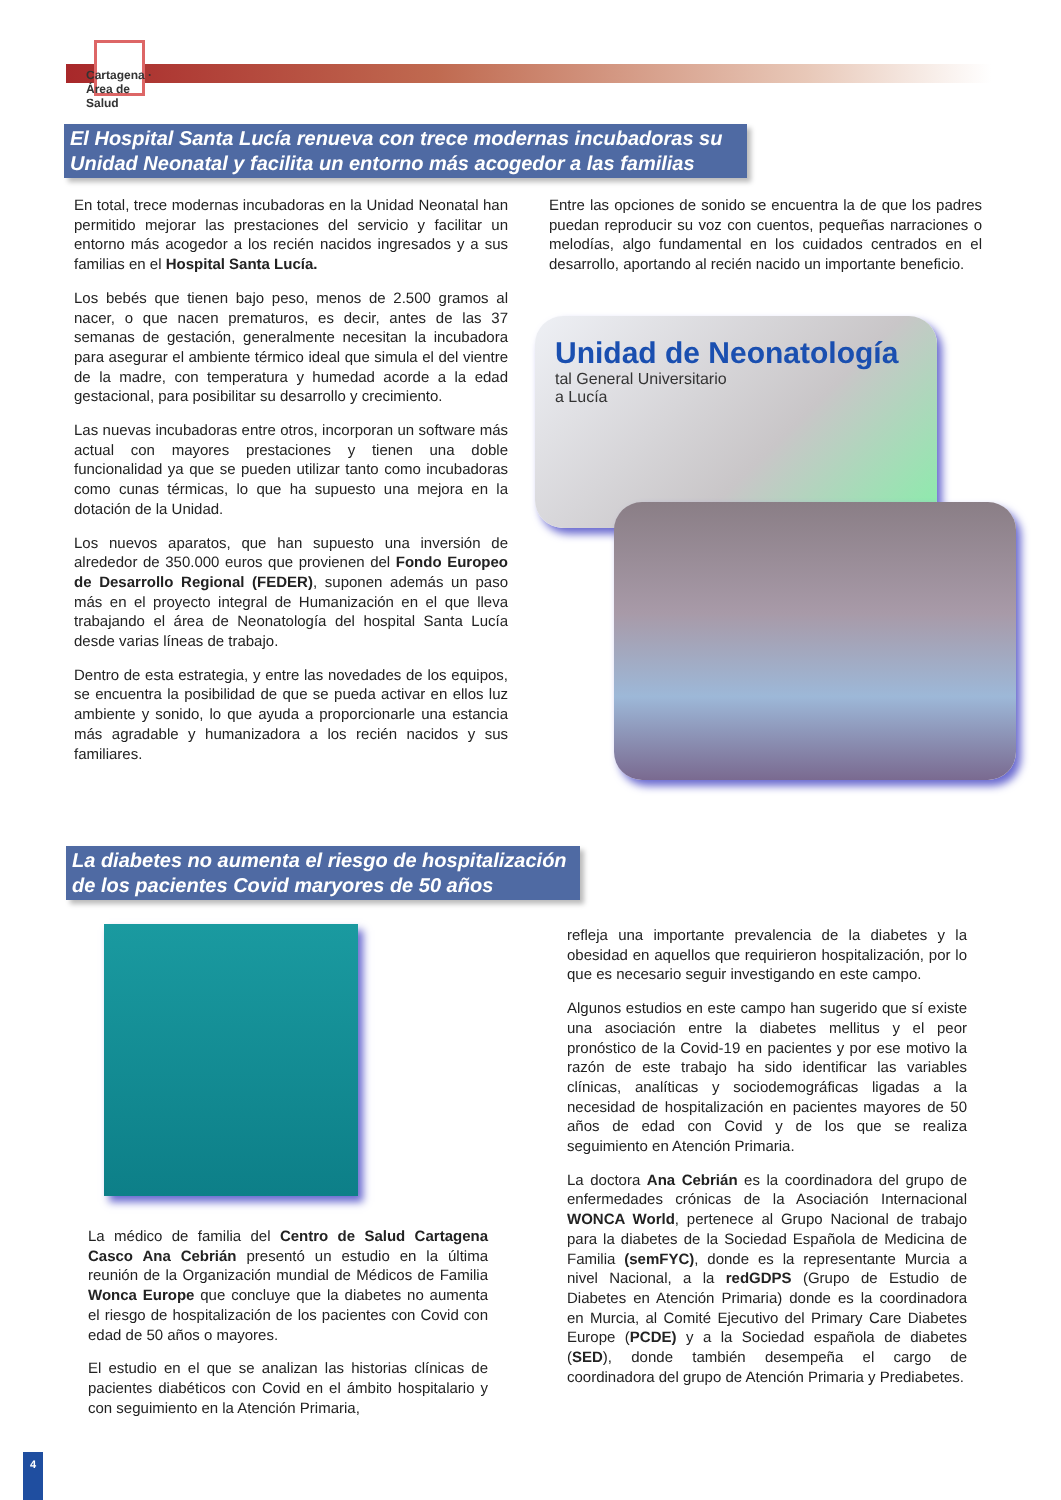Cartagena · Área de Salud
El Hospital Santa Lucía renueva con trece modernas incubadoras su Unidad Neonatal y facilita un entorno más acogedor a las familias
En total, trece modernas incubadoras en la Unidad Neonatal han permitido mejorar las prestaciones del servicio y facilitar un entorno más acogedor a los recién nacidos ingresados y a sus familias en el Hospital Santa Lucía.
Los bebés que tienen bajo peso, menos de 2.500 gramos al nacer, o que nacen prematuros, es decir, antes de las 37 semanas de gestación, generalmente necesitan la incubadora para asegurar el ambiente térmico ideal que simula el del vientre de la madre, con temperatura y humedad acorde a la edad gestacional, para posibilitar su desarrollo y crecimiento.
Las nuevas incubadoras entre otros, incorporan un software más actual con mayores prestaciones y tienen una doble funcionalidad ya que se pueden utilizar tanto como incubadoras como cunas térmicas, lo que ha supuesto una mejora en la dotación de la Unidad.
Los nuevos aparatos, que han supuesto una inversión de alrededor de 350.000 euros que provienen del Fondo Europeo de Desarrollo Regional (FEDER), suponen además un paso más en el proyecto integral de Humanización en el que lleva trabajando el área de Neonatología del hospital Santa Lucía desde varias líneas de trabajo.
Dentro de esta estrategia, y entre las novedades de los equipos, se encuentra la posibilidad de que se pueda activar en ellos luz ambiente y sonido, lo que ayuda a proporcionarle una estancia más agradable y humanizadora a los recién nacidos y sus familiares.
Entre las opciones de sonido se encuentra la de que los padres puedan reproducir su voz con cuentos, pequeñas narraciones o melodías, algo fundamental en los cuidados centrados en el desarrollo, aportando al recién nacido un importante beneficio.
Unidad de Neonatología
tal General Universitario
a Lucía
La diabetes no aumenta el riesgo de hospitalización de los pacientes Covid maryores de 50 años
La médico de familia del Centro de Salud Cartagena Casco Ana Cebrián presentó un estudio en la última reunión de la Organización mundial de Médicos de Familia Wonca Europe que concluye que la diabetes no aumenta el riesgo de hospitalización de los pacientes con Covid con edad de 50 años o mayores.
El estudio en el que se analizan las historias clínicas de pacientes diabéticos con Covid en el ámbito hospitalario y con seguimiento en la Atención Primaria,
refleja una importante prevalencia de la diabetes y la obesidad en aquellos que requirieron hospitalización, por lo que es necesario seguir investigando en este campo.
Algunos estudios en este campo han sugerido que sí existe una asociación entre la diabetes mellitus y el peor pronóstico de la Covid-19 en pacientes y por ese motivo la razón de este trabajo ha sido identificar las variables clínicas, analíticas y sociodemográficas ligadas a la necesidad de hospitalización en pacientes mayores de 50 años de edad con Covid y de los que se realiza seguimiento en Atención Primaria.
La doctora Ana Cebrián es la coordinadora del grupo de enfermedades crónicas de la Asociación Internacional WONCA World, pertenece al Grupo Nacional de trabajo para la diabetes de la Sociedad Española de Medicina de Familia (semFYC), donde es la representante Murcia a nivel Nacional, a la redGDPS (Grupo de Estudio de Diabetes en Atención Primaria) donde es la coordinadora en Murcia, al Comité Ejecutivo del Primary Care Diabetes Europe (PCDE) y a la Sociedad española de diabetes (SED), donde también desempeña el cargo de coordinadora del grupo de Atención Primaria y Prediabetes.
4